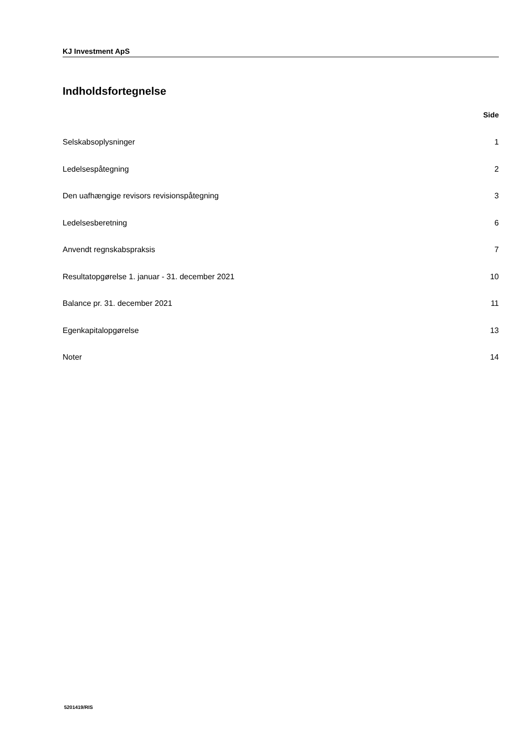KJ Investment ApS
Indholdsfortegnelse
Side
Selskabsoplysninger 1
Ledelsespåtegning 2
Den uafhængige revisors revisionspåtegning 3
Ledelsesberetning 6
Anvendt regnskabspraksis 7
Resultatopgørelse 1. januar - 31. december 2021 10
Balance pr. 31. december 2021 11
Egenkapitalopgørelse 13
Noter 14
5201419/RIS